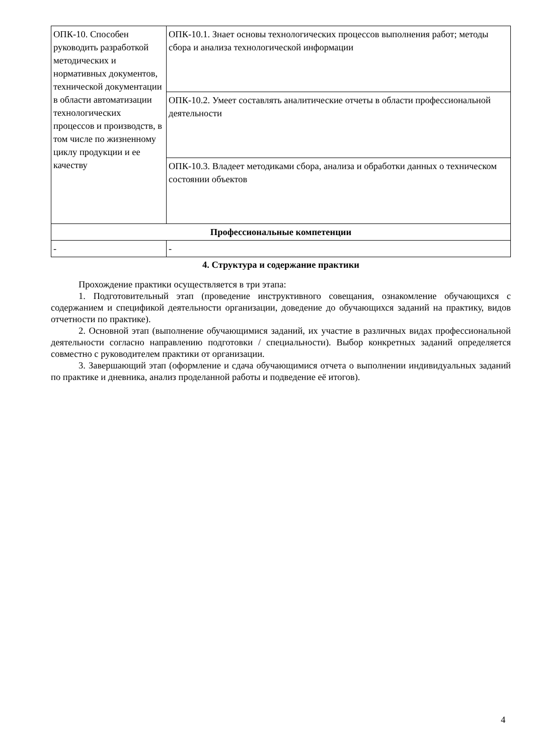| ОПК-10. Способен руководить разработкой методических и нормативных документов, технической документации в области автоматизации технологических процессов и производств, в том числе по жизненному циклу продукции и ее качеству | ОПК-10.1. Знает основы технологических процессов выполнения работ; методы сбора и анализа технологической информации |
| | ОПК-10.2. Умеет составлять аналитические отчеты в области профессиональной деятельности |
| | ОПК-10.3. Владеет методиками сбора, анализа и обработки данных о техническом состоянии объектов |
| Профессиональные компетенции | |
| - | - |
4. Структура и содержание практики
Прохождение практики осуществляется в три этапа:
1. Подготовительный этап (проведение инструктивного совещания, ознакомление обучающихся с содержанием и спецификой деятельности организации, доведение до обучающихся заданий на практику, видов отчетности по практике).
2. Основной этап (выполнение обучающимися заданий, их участие в различных видах профессиональной деятельности согласно направлению подготовки / специальности). Выбор конкретных заданий определяется совместно с руководителем практики от организации.
3. Завершающий этап (оформление и сдача обучающимися отчета о выполнении индивидуальных заданий по практике и дневника, анализ проделанной работы и подведение её итогов).
4